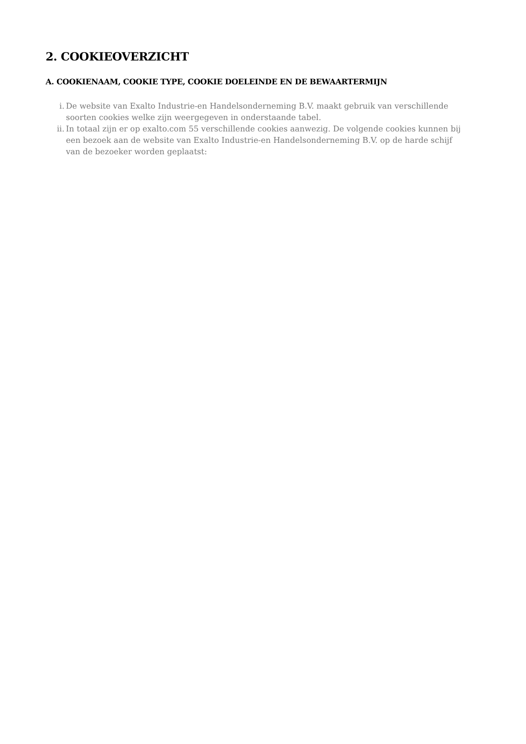2. COOKIEOVERZICHT
A. COOKIENAAM, COOKIE TYPE, COOKIE DOELEINDE EN DE BEWAARTERMIJN
i. De website van Exalto Industrie-en Handelsonderneming B.V. maakt gebruik van verschillende soorten cookies welke zijn weergegeven in onderstaande tabel.
ii. In totaal zijn er op exalto.com 55 verschillende cookies aanwezig. De volgende cookies kunnen bij een bezoek aan de website van Exalto Industrie-en Handelsonderneming B.V. op de harde schijf van de bezoeker worden geplaatst: